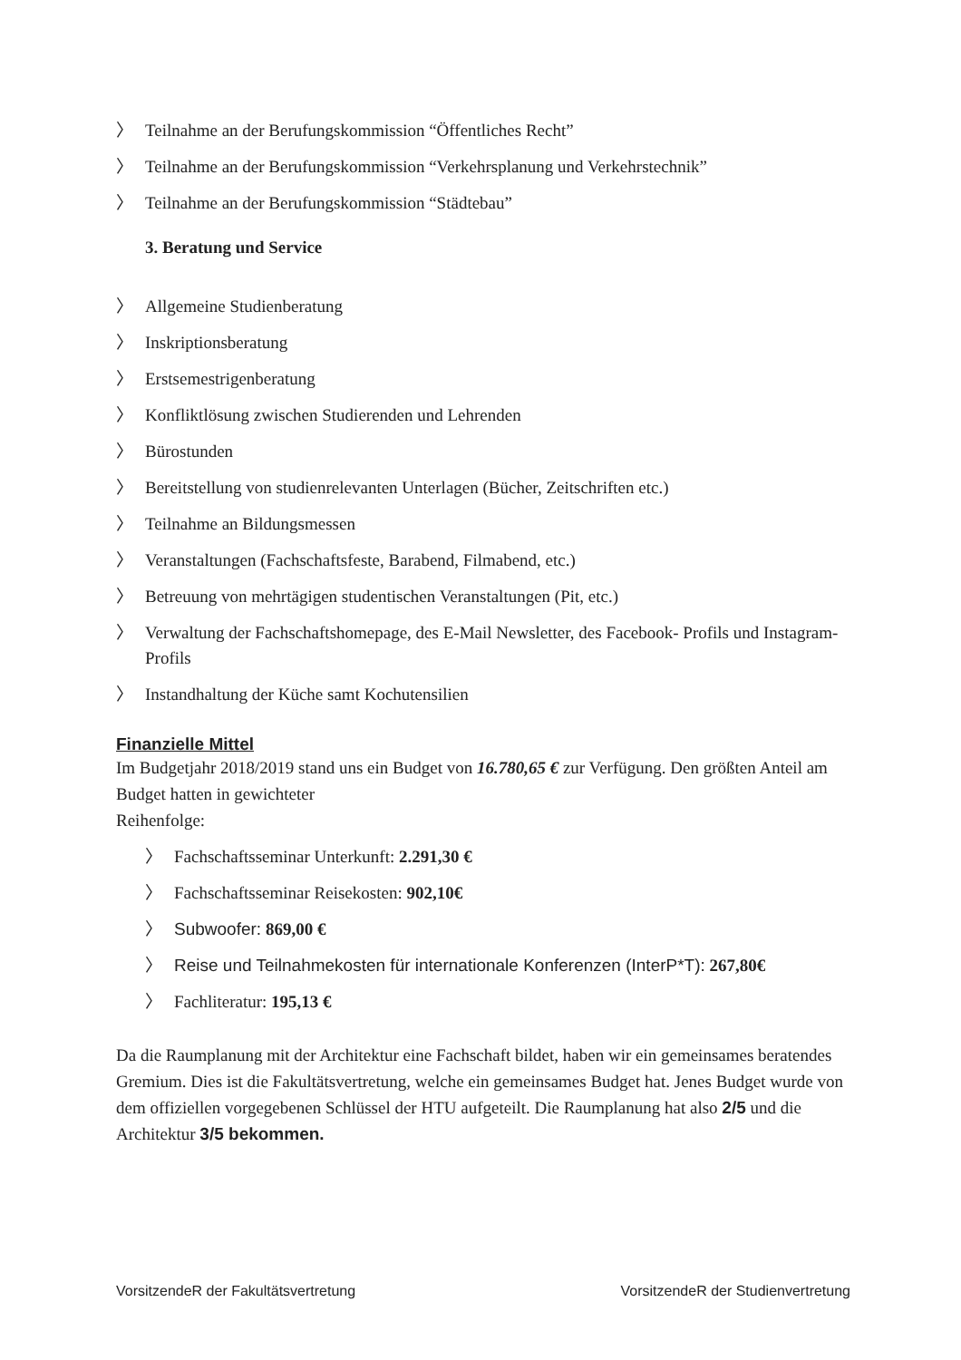〉 Teilnahme an der Berufungskommission “Öffentliches Recht”
〉 Teilnahme an der Berufungskommission “Verkehrsplanung und Verkehrstechnik”
〉 Teilnahme an der Berufungskommission “Städtebau”
3. Beratung und Service
〉 Allgemeine Studienberatung
〉 Inskriptionsberatung
〉 Erstsemestrigenberatung
〉 Konfliktlösung zwischen Studierenden und Lehrenden
〉 Bürostunden
〉 Bereitstellung von studienrelevanten Unterlagen (Bücher, Zeitschriften etc.)
〉 Teilnahme an Bildungsmessen
〉 Veranstaltungen (Fachschaftsfeste, Barabend, Filmabend, etc.)
〉 Betreuung von mehrtägigen studentischen Veranstaltungen (Pit, etc.)
〉 Verwaltung der Fachschaftshomepage, des E-Mail Newsletter, des Facebook- Profils und Instagram-Profils
〉 Instandhaltung der Küche samt Kochutensilien
Finanzielle Mittel
Im Budgetjahr 2018/2019 stand uns ein Budget von 16.780,65 € zur Verfügung. Den größten Anteil am Budget hatten in gewichteter
Reihenfolge:
〉 Fachschaftsseminar Unterkunft: 2.291,30 €
〉 Fachschaftsseminar Reisekosten: 902,10€
〉 Subwoofer: 869,00 €
〉 Reise und Teilnahmekosten für internationale Konferenzen (InterP*T): 267,80€
〉 Fachliteratur: 195,13 €
Da die Raumplanung mit der Architektur eine Fachschaft bildet, haben wir ein gemeinsames beratendes Gremium. Dies ist die Fakultätsvertretung, welche ein gemeinsames Budget hat. Jenes Budget wurde von dem offiziellen vorgegebenen Schlüssel der HTU aufgeteilt. Die Raumplanung hat also 2/5 und die Architektur 3/5 bekommen.
VorsitzendeR der Fakultätsvertretung VorsitzendeR der Studienvertretung